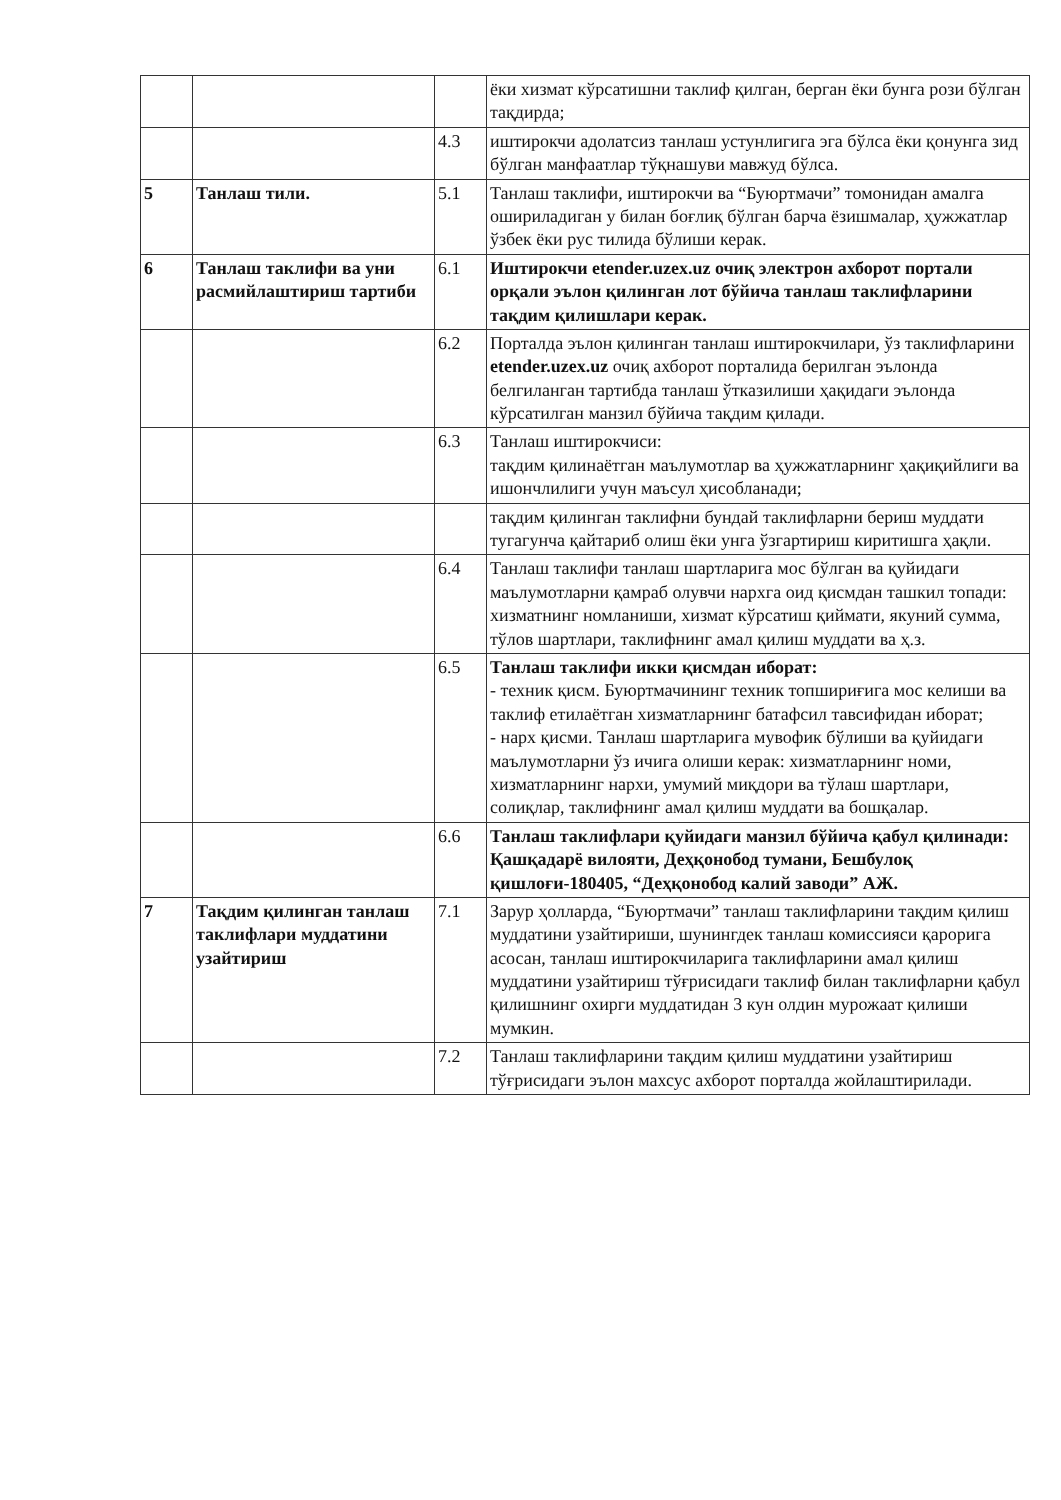| | | | ёки хизмат кўрсатишни таклиф қилган, берган ёки бунга рози бўлган тақдирда; |
| | | 4.3 | иштирокчи адолатсиз танлаш устунлигига эга бўлса ёки қонунга зид бўлган манфаатлар тўқнашуви мавжуд бўлса. |
| 5 | Танлаш тили. | 5.1 | Танлаш таклифи, иштирокчи ва “Буюртмачи” томонидан амалга ошириладиган у билан боғлиқ бўлган барча ёзишмалар, ҳужжатлар ўзбек ёки рус тилида бўлиши керак. |
| 6 | Танлаш таклифи ва уни расмийлаштириш тартиби | 6.1 | Иштирокчи etender.uzex.uz очиқ электрон ахборот портали орқали эълон қилинган лот бўйича танлаш таклифларини тақдим қилишлари керак. |
| | | 6.2 | Порталда эълон қилинган танлаш иштирокчилари, ўз таклифларини etender.uzex.uz очиқ ахборот порталида берилган эълонда белгиланган тартибда танлаш ўтказилиши ҳақидаги эълонда кўрсатилган манзил бўйича тақдим қилади. |
| | | 6.3 | Танлаш иштирокчиси: тақдим қилинаётган маълумотлар ва ҳужжатларнинг ҳақиқийлиги ва ишончлилиги учун маъсул ҳисобланади; |
| | | | тақдим қилинган таклифни бундай таклифларни бериш муддати тугагунча қайтариб олиш ёки унга ўзгартириш киритишга ҳақли. |
| | | 6.4 | Танлаш таклифи танлаш шартларига мос бўлган ва қуйидаги маълумотларни қамраб олувчи нархга оид қисмдан ташкил топади: хизматнинг номланиши, хизмат кўрсатиш қиймати, якуний сумма, тўлов шартлари, таклифнинг амал қилиш муддати ва ҳ.з. |
| | | 6.5 | Танлаш таклифи икки қисмдан иборат: - техник қисм. Буюртмачининг техник топшириғига мос келиши ва таклиф етилаётган хизматларнинг батафсил тавсифидан иборат; - нарх қисми. Танлаш шартларига мувофик бўлиши ва қуйидаги маълумотларни ўз ичига олиши керак: хизматларнинг номи, хизматларнинг нархи, умумий миқдори ва тўлаш шартлари, солиқлар, таклифнинг амал қилиш муддати ва бошқалар. |
| | | 6.6 | Танлаш таклифлари қуйидаги манзил бўйича қабул қилинади: Қашқадарё вилояти, Деҳқонобод тумани, Бешбулоқ қишлоғи-180405, “Деҳқонобод калий заводи” АЖ. |
| 7 | Тақдим қилинган танлаш таклифлари муддатини узайтириш | 7.1 | Зарур ҳолларда, “Буюртмачи” танлаш таклифларини тақдим қилиш муддатини узайтириши, шунингдек танлаш комиссияси қарорига асосан, танлаш иштирокчиларига таклифларини амал қилиш муддатини узайтириш тўғрисидаги таклиф билан таклифларни қабул қилишнинг охирги муддатидан 3 кун олдин мурожаат қилиши мумкин. |
| | | 7.2 | Танлаш таклифларини тақдим қилиш муддатини узайтириш тўғрисидаги эълон махсус ахборот порталда жойлаштирилади. |